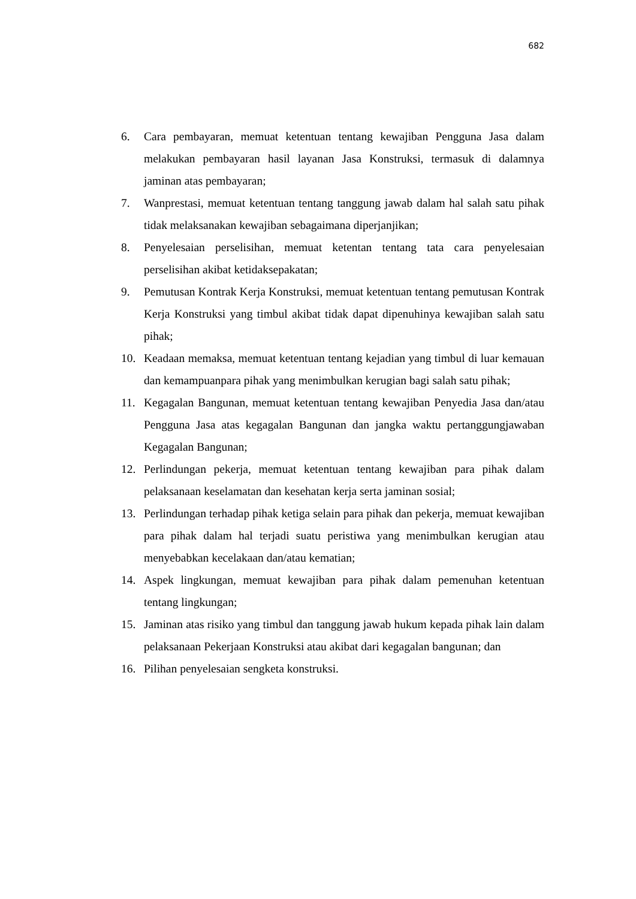682
6. Cara pembayaran, memuat ketentuan tentang kewajiban Pengguna Jasa dalam melakukan pembayaran hasil layanan Jasa Konstruksi, termasuk di dalamnya jaminan atas pembayaran;
7. Wanprestasi, memuat ketentuan tentang tanggung jawab dalam hal salah satu pihak tidak melaksanakan kewajiban sebagaimana diperjanjikan;
8. Penyelesaian perselisihan, memuat ketentan tentang tata cara penyelesaian perselisihan akibat ketidaksepakatan;
9. Pemutusan Kontrak Kerja Konstruksi, memuat ketentuan tentang pemutusan Kontrak Kerja Konstruksi yang timbul akibat tidak dapat dipenuhinya kewajiban salah satu pihak;
10. Keadaan memaksa, memuat ketentuan tentang kejadian yang timbul di luar kemauan dan kemampuanpara pihak yang menimbulkan kerugian bagi salah satu pihak;
11. Kegagalan Bangunan, memuat ketentuan tentang kewajiban Penyedia Jasa dan/atau Pengguna Jasa atas kegagalan Bangunan dan jangka waktu pertanggungjawaban Kegagalan Bangunan;
12. Perlindungan pekerja, memuat ketentuan tentang kewajiban para pihak dalam pelaksanaan keselamatan dan kesehatan kerja serta jaminan sosial;
13. Perlindungan terhadap pihak ketiga selain para pihak dan pekerja, memuat kewajiban para pihak dalam hal terjadi suatu peristiwa yang menimbulkan kerugian atau menyebabkan kecelakaan dan/atau kematian;
14. Aspek lingkungan, memuat kewajiban para pihak dalam pemenuhan ketentuan tentang lingkungan;
15. Jaminan atas risiko yang timbul dan tanggung jawab hukum kepada pihak lain dalam pelaksanaan Pekerjaan Konstruksi atau akibat dari kegagalan bangunan; dan
16. Pilihan penyelesaian sengketa konstruksi.